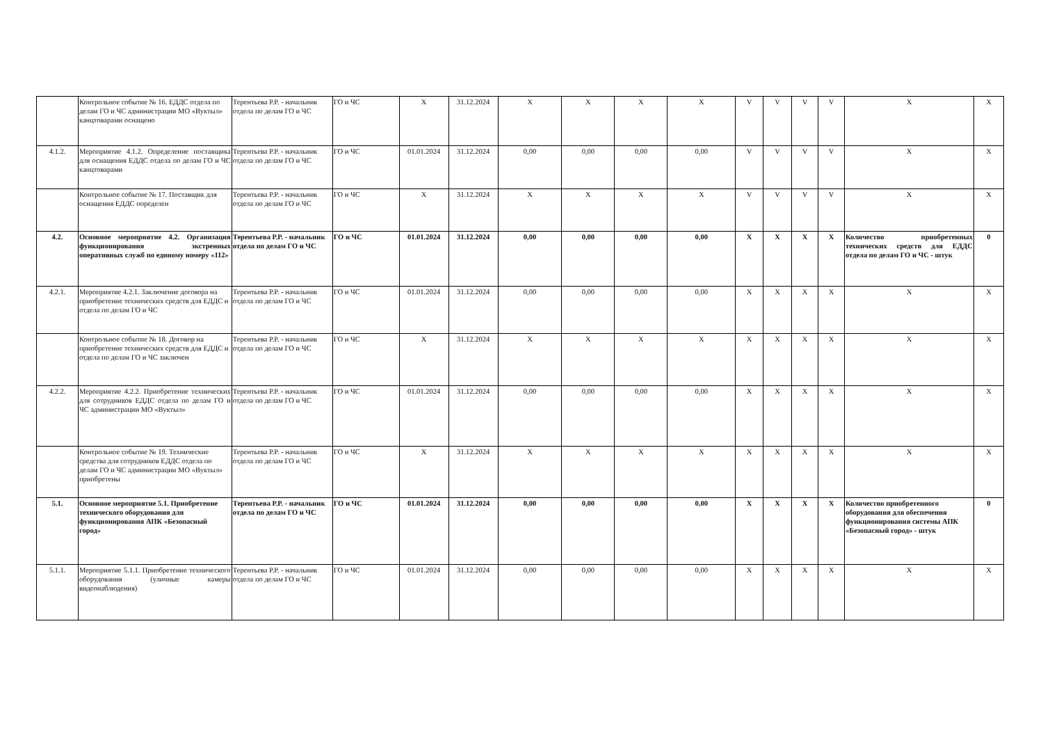| | Контрольное событие № 16. ЕДДС отдела по делам ГО и ЧС администрации МО «Вуктыл» канцтоварами оснащено | Терентьева Р.Р. - начальник отдела по делам ГО и ЧС | ГО и ЧС | Х | 31.12.2024 | Х | Х | Х | Х | V | V | V | V | Х | Х |
| 4.1.2. | Мероприятие 4.1.2. Определение поставщика для оснащения ЕДДС отдела по делам ГО и ЧС канцтоварами | Терентьева Р.Р. - начальник отдела по делам ГО и ЧС | ГО и ЧС | 01.01.2024 | 31.12.2024 | 0,00 | 0,00 | 0,00 | 0,00 | V | V | V | V | Х | Х |
| | Контрольное событие № 17. Поставщик для оснащения ЕДДС определен | Терентьева Р.Р. - начальник отдела по делам ГО и ЧС | ГО и ЧС | Х | 31.12.2024 | Х | Х | Х | Х | V | V | V | V | Х | Х |
| 4.2. | Основное мероприятие 4.2. Организация функционирования экстренных оперативных служб по единому номеру «112» | Терентьева Р.Р. - начальник отдела по делам ГО и ЧС | ГО и ЧС | 01.01.2024 | 31.12.2024 | 0,00 | 0,00 | 0,00 | 0,00 | Х | Х | Х | Х | Количество приобретенных технических средств для ЕДДС отдела по делам ГО и ЧС - штук | 0 |
| 4.2.1. | Мероприятие 4.2.1. Заключение договора на приобретение технических средств для ЕДДС и отдела по делам ГО и ЧС | Терентьева Р.Р. - начальник отдела по делам ГО и ЧС | ГО и ЧС | 01.01.2024 | 31.12.2024 | 0,00 | 0,00 | 0,00 | 0,00 | Х | Х | Х | Х | Х | Х |
| | Контрольное событие № 18. Договор на приобретение технических средств для ЕДДС и отдела по делам ГО и ЧС заключен | Терентьева Р.Р. - начальник отдела по делам ГО и ЧС | ГО и ЧС | Х | 31.12.2024 | Х | Х | Х | Х | Х | Х | Х | Х | Х | Х |
| 4.2.2. | Мероприятие 4.2.2. Приобретение технических для сотрудников ЕДДС отдела по делам ГО и ЧС администрации МО «Вуктыл» | Терентьева Р.Р. - начальник отдела по делам ГО и ЧС | ГО и ЧС | 01.01.2024 | 31.12.2024 | 0,00 | 0,00 | 0,00 | 0,00 | Х | Х | Х | Х | Х | Х |
| | Контрольное событие № 19. Технические средства для сотрудников ЕДДС отдела по делам ГО и ЧС администрации МО «Вуктыл» приобретены | Терентьева Р.Р. - начальник отдела по делам ГО и ЧС | ГО и ЧС | Х | 31.12.2024 | Х | Х | Х | Х | Х | Х | Х | Х | Х | Х |
| 5.1. | Основное мероприятие 5.1. Приобретение технического оборудования для функционирования АПК «Безопасный город» | Терентьева Р.Р. - начальник отдела по делам ГО и ЧС | ГО и ЧС | 01.01.2024 | 31.12.2024 | 0,00 | 0,00 | 0,00 | 0,00 | Х | Х | Х | Х | Количество приобретенного оборудования для обеспечения функционирования системы АПК «Безопасный город» - штук | 0 |
| 5.1.1. | Мероприятие 5.1.1. Приобретение технического оборудования (уличные камеры видеонаблюдения) | Терентьева Р.Р. - начальник отдела по делам ГО и ЧС | ГО и ЧС | 01.01.2024 | 31.12.2024 | 0,00 | 0,00 | 0,00 | 0,00 | Х | Х | Х | Х | Х | Х |